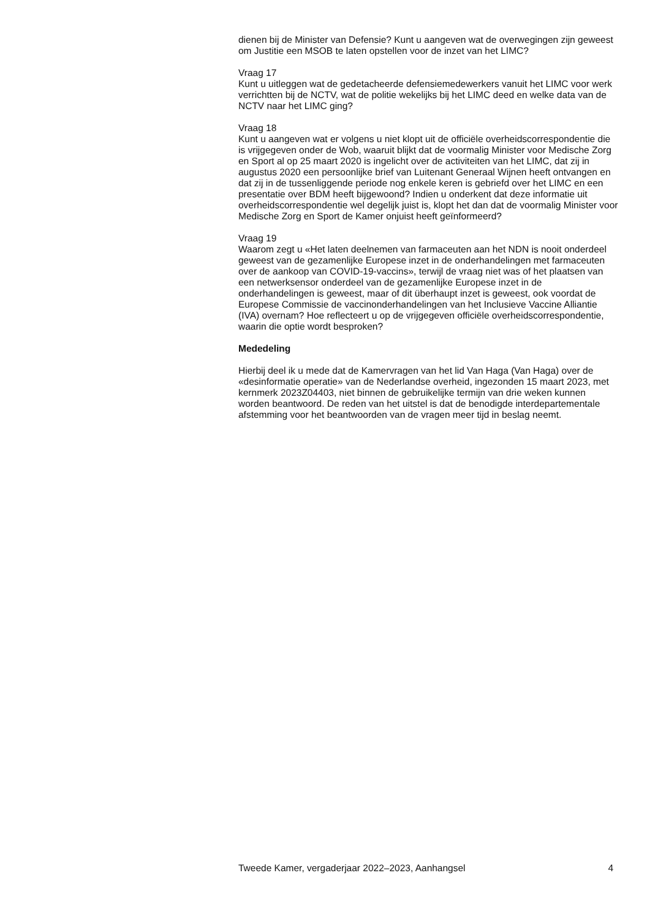dienen bij de Minister van Defensie? Kunt u aangeven wat de overwegingen zijn geweest om Justitie een MSOB te laten opstellen voor de inzet van het LIMC?
Vraag 17
Kunt u uitleggen wat de gedetacheerde defensiemedewerkers vanuit het LIMC voor werk verrichtten bij de NCTV, wat de politie wekelijks bij het LIMC deed en welke data van de NCTV naar het LIMC ging?
Vraag 18
Kunt u aangeven wat er volgens u niet klopt uit de officiële overheidscorrespondentie die is vrijgegeven onder de Wob, waaruit blijkt dat de voormalig Minister voor Medische Zorg en Sport al op 25 maart 2020 is ingelicht over de activiteiten van het LIMC, dat zij in augustus 2020 een persoonlijke brief van Luitenant Generaal Wijnen heeft ontvangen en dat zij in de tussenliggende periode nog enkele keren is gebriefd over het LIMC en een presentatie over BDM heeft bijgewoond? Indien u onderkent dat deze informatie uit overheidscorrespondentie wel degelijk juist is, klopt het dan dat de voormalig Minister voor Medische Zorg en Sport de Kamer onjuist heeft geïnformeerd?
Vraag 19
Waarom zegt u «Het laten deelnemen van farmaceuten aan het NDN is nooit onderdeel geweest van de gezamenlijke Europese inzet in de onderhandelingen met farmaceuten over de aankoop van COVID-19-vaccins», terwijl de vraag niet was of het plaatsen van een netwerksensor onderdeel van de gezamenlijke Europese inzet in de onderhandelingen is geweest, maar of dit überhaupt inzet is geweest, ook voordat de Europese Commissie de vaccinonderhandelingen van het Inclusieve Vaccine Alliantie (IVA) overnam? Hoe reflecteert u op de vrijgegeven officiële overheidscorrespondentie, waarin die optie wordt besproken?
Mededeling
Hierbij deel ik u mede dat de Kamervragen van het lid Van Haga (Van Haga) over de «desinformatie operatie» van de Nederlandse overheid, ingezonden 15 maart 2023, met kernmerk 2023Z04403, niet binnen de gebruikelijke termijn van drie weken kunnen worden beantwoord. De reden van het uitstel is dat de benodigde interdepartementale afstemming voor het beantwoorden van de vragen meer tijd in beslag neemt.
Tweede Kamer, vergaderjaar 2022–2023, Aanhangsel 4